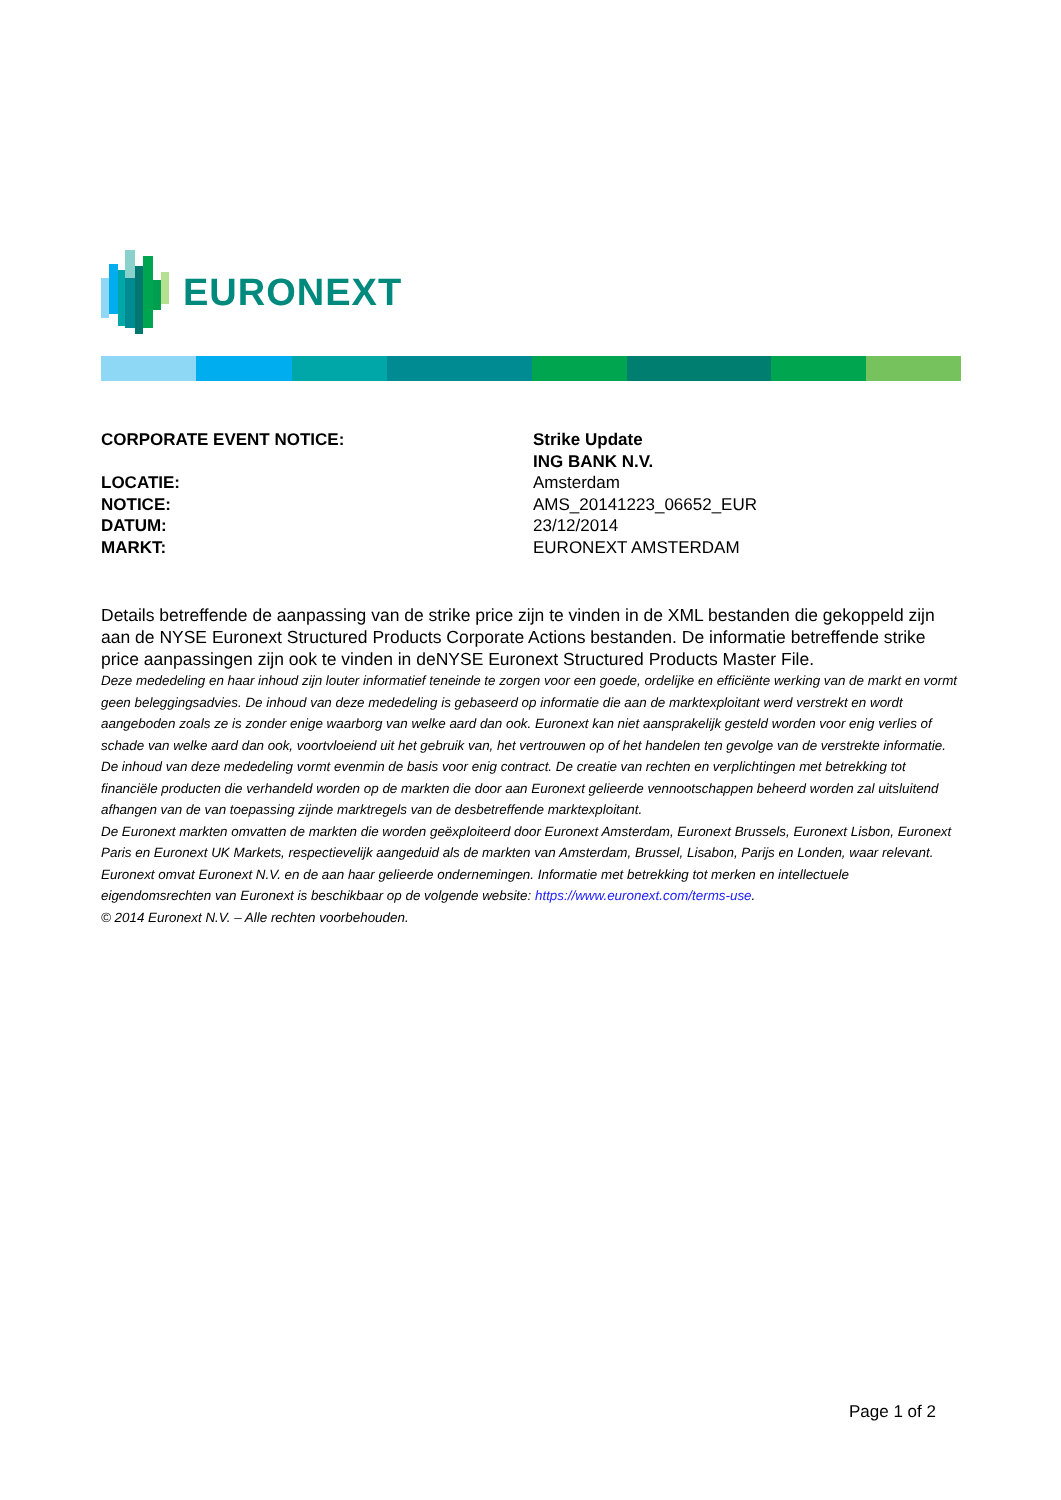EURONEXT
| CORPORATE EVENT NOTICE: | Strike Update |
| | ING BANK N.V. |
| LOCATIE: | Amsterdam |
| NOTICE: | AMS_20141223_06652_EUR |
| DATUM: | 23/12/2014 |
| MARKT: | EURONEXT AMSTERDAM |
Details betreffende de aanpassing van de strike price zijn te vinden in de XML bestanden die gekoppeld zijn aan de NYSE Euronext Structured Products Corporate Actions bestanden. De informatie betreffende strike price aanpassingen zijn ook te vinden in deNYSE Euronext Structured Products Master File.
Deze mededeling en haar inhoud zijn louter informatief teneinde te zorgen voor een goede, ordelijke en efficiënte werking van de markt en vormt geen beleggingsadvies. De inhoud van deze mededeling is gebaseerd op informatie die aan de marktexploitant werd verstrekt en wordt aangeboden zoals ze is zonder enige waarborg van welke aard dan ook. Euronext kan niet aansprakelijk gesteld worden voor enig verlies of schade van welke aard dan ook, voortvloeiend uit het gebruik van, het vertrouwen op of het handelen ten gevolge van de verstrekte informatie. De inhoud van deze mededeling vormt evenmin de basis voor enig contract. De creatie van rechten en verplichtingen met betrekking tot financiële producten die verhandeld worden op de markten die door aan Euronext gelieerde vennootschappen beheerd worden zal uitsluitend afhangen van de van toepassing zijnde marktregels van de desbetreffende marktexploitant.
De Euronext markten omvatten de markten die worden geëxploiteerd door Euronext Amsterdam, Euronext Brussels, Euronext Lisbon, Euronext Paris en Euronext UK Markets, respectievelijk aangeduid als de markten van Amsterdam, Brussel, Lisabon, Parijs en Londen, waar relevant.
Euronext omvat Euronext N.V. en de aan haar gelieerde ondernemingen. Informatie met betrekking tot merken en intellectuele eigendomsrechten van Euronext is beschikbaar op de volgende website: https://www.euronext.com/terms-use.
© 2014 Euronext N.V. – Alle rechten voorbehouden.
Page 1 of 2